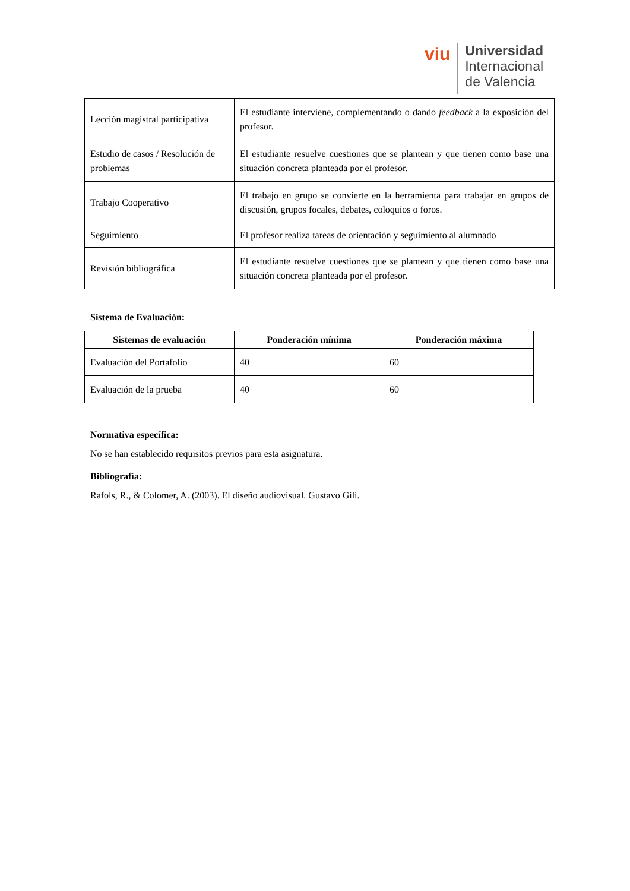viu
Universidad
Internacional
de Valencia
| Lección magistral participativa | El estudiante interviene, complementando o dando feedback a la exposición del profesor. |
| Estudio de casos / Resolución de problemas | El estudiante resuelve cuestiones que se plantean y que tienen como base una situación concreta planteada por el profesor. |
| Trabajo Cooperativo | El trabajo en grupo se convierte en la herramienta para trabajar en grupos de discusión, grupos focales, debates, coloquios o foros. |
| Seguimiento | El profesor realiza tareas de orientación y seguimiento al alumnado |
| Revisión bibliográfica | El estudiante resuelve cuestiones que se plantean y que tienen como base una situación concreta planteada por el profesor. |
Sistema de Evaluación:
| Sistemas de evaluación | Ponderación mínima | Ponderación máxima |
| --- | --- | --- |
| Evaluación del Portafolio | 40 | 60 |
| Evaluación de la prueba | 40 | 60 |
Normativa específica:
No se han establecido requisitos previos para esta asignatura.
Bibliografía:
Rafols, R., & Colomer, A. (2003). El diseño audiovisual. Gustavo Gili.